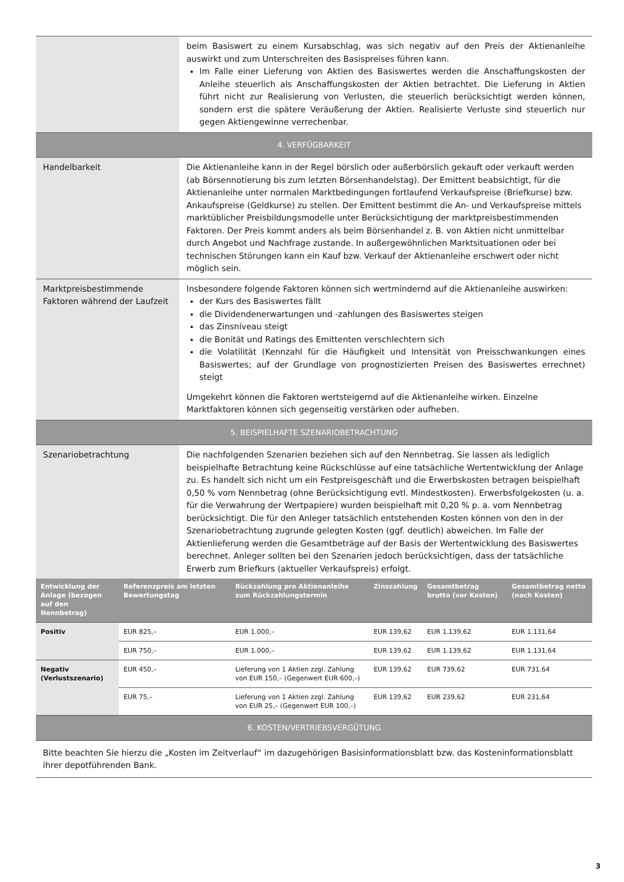| | beim Basiswert zu einem Kursabschlag, was sich negativ auf den Preis der Aktienanleihe auswirkt und zum Unterschreiten des Basispreises führen kann. Im Falle einer Lieferung von Aktien des Basiswertes werden die Anschaffungskosten der Anleihe steuerlich als Anschaffungskosten der Aktien betrachtet. Die Lieferung in Aktien führt nicht zur Realisierung von Verlusten, die steuerlich berücksichtigt werden können, sondern erst die spätere Veräußerung der Aktien. Realisierte Verluste sind steuerlich nur gegen Aktiengewinne verrechenbar. |
| 4. VERFÜGBARKEIT | |
| Handelbarkeit | Die Aktienanleihe kann in der Regel börslich oder außerbörslich gekauft oder verkauft werden (ab Börsennotierung bis zum letzten Börsenhandelstag). Der Emittent beabsichtigt, für die Aktienanleihe unter normalen Marktbedingungen fortlaufend Verkaufspreise (Briefkurse) bzw. Ankaufspreise (Geldkurse) zu stellen. Der Emittent bestimmt die An- und Verkaufspreise mittels marktüblicher Preisbildungsmodelle unter Berücksichtigung der marktpreisbestimmenden Faktoren. Der Preis kommt anders als beim Börsenhandel z. B. von Aktien nicht unmittelbar durch Angebot und Nachfrage zustande. In außergewöhnlichen Marktsituationen oder bei technischen Störungen kann ein Kauf bzw. Verkauf der Aktienanleihe erschwert oder nicht möglich sein. |
| Marktpreisbestimmende Faktoren während der Laufzeit | Insbesondere folgende Faktoren können sich wertmindernd auf die Aktienanleihe auswirken: der Kurs des Basiswertes fällt die Dividendenerwartungen und -zahlungen des Basiswertes steigen das Zinsniveau steigt die Bonität und Ratings des Emittenten verschlechtern sich die Volatilität (Kennzahl für die Häufigkeit und Intensität von Preisschwankungen eines Basiswertes; auf der Grundlage von prognostizierten Preisen des Basiswertes errechnet) steigt Umgekehrt können die Faktoren wertsteigernd auf die Aktienanleihe wirken. Einzelne Marktfaktoren können sich gegenseitig verstärken oder aufheben. |
| 5. BEISPIELHAFTE SZENARIOBETRACHTUNG | |
| Szenariobetrachtung | Die nachfolgenden Szenarien beziehen sich auf den Nennbetrag. Sie lassen als lediglich beispielhafte Betrachtung keine Rückschlüsse auf eine tatsächliche Wertentwicklung der Anlage zu. Es handelt sich nicht um ein Festpreisgeschäft und die Erwerbskosten betragen beispielhaft 0,50 % vom Nennbetrag (ohne Berücksichtigung evtl. Mindestkosten). Erwerbsfolgekosten (u. a. für die Verwahrung der Wertpapiere) wurden beispielhaft mit 0,20 % p. a. vom Nennbetrag berücksichtigt. Die für den Anleger tatsächlich entstehenden Kosten können von den in der Szenariobetrachtung zugrunde gelegten Kosten (ggf. deutlich) abweichen. Im Falle der Aktienlieferung werden die Gesamtbeträge auf der Basis der Wertentwicklung des Basiswertes berechnet. Anleger sollten bei den Szenarien jedoch berücksichtigen, dass der tatsächliche Erwerb zum Briefkurs (aktueller Verkaufspreis) erfolgt. |
| Entwicklung der Anlage (bezogen auf den Nennbetrag) | Referenzpreis am letzten Bewertungstag | Rückzahlung pro Aktienanleihe zum Rückzahlungstermin | Zinszahlung | Gesamtbetrag brutto (vor Kosten) | Gesamtbetrag netto (nach Kosten) |
| --- | --- | --- | --- | --- | --- |
| Positiv | EUR 825,– | EUR 1.000,– | EUR 139,62 | EUR 1.139,62 | EUR 1.131,64 |
| | EUR 750,– | EUR 1.000,– | EUR 139,62 | EUR 1.139,62 | EUR 1.131,64 |
| Negativ (Verlustszenario) | EUR 450,– | Lieferung von 1 Aktien zzgl. Zahlung von EUR 150,– (Gegenwert EUR 600,–) | EUR 139,62 | EUR 739,62 | EUR 731,64 |
| | EUR 75,– | Lieferung von 1 Aktien zzgl. Zahlung von EUR 25,– (Gegenwert EUR 100,–) | EUR 139,62 | EUR 239,62 | EUR 231,64 |
| 6. KOSTEN/VERTRIEBSVERGÜTUNG |
Bitte beachten Sie hierzu die „Kosten im Zeitverlauf“ im dazugehörigen Basisinformationsblatt bzw. das Kosteninformationsblatt ihrer depotführenden Bank.
3